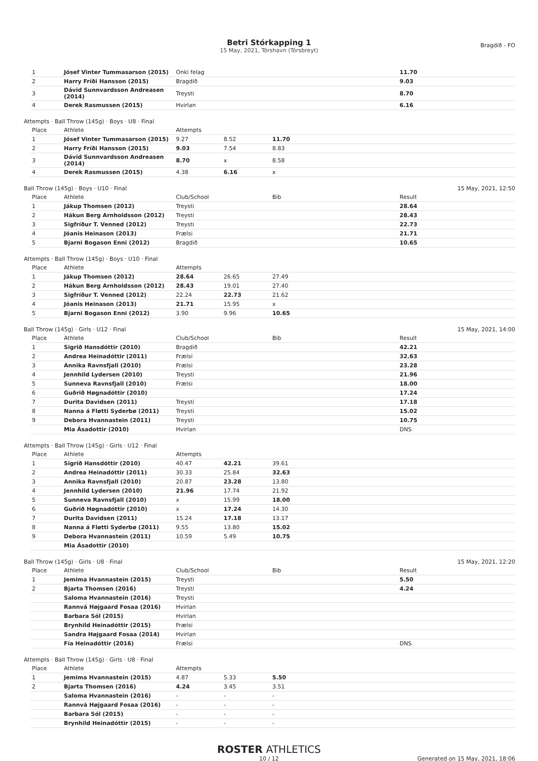Betri Stórkapping 1
15 May, 2021, Tórshavn (Tórsbreyt)
Bragdið - FO
| 1 | Jósef Vinter Tummasarson (2015) | Onki felag | | | 11.70 |
| 2 | Harry Fríði Hansson (2015) | Bragdið | | | 9.03 |
| 3 | Dávid Sunnvardsson Andreasen (2014) | Treysti | | | 8.70 |
| 4 | Derek Rasmussen (2015) | Hvirlan | | | 6.16 |
Attempts · Ball Throw (145g) · Boys · U8 · Final
| Place | Athlete | Attempts | | | |
| --- | --- | --- | --- | --- | --- |
| 1 | Jósef Vinter Tummasarson (2015) | 9.27 | 8.52 | 11.70 | |
| 2 | Harry Fríði Hansson (2015) | 9.03 | 7.54 | 8.83 | |
| 3 | Dávid Sunnvardsson Andreasen (2014) | 8.70 | x | 8.58 | |
| 4 | Derek Rasmussen (2015) | 4.38 | 6.16 | x | |
Ball Throw (145g) · Boys · U10 · Final 15 May, 2021, 12:50
| Place | Athlete | Club/School | | Bib | Result |
| --- | --- | --- | --- | --- | --- |
| 1 | Jákup Thomsen (2012) | Treysti | | | 28.64 |
| 2 | Hákun Berg Arnholdsson (2012) | Treysti | | | 28.43 |
| 3 | Sigfríður T. Venned (2012) | Treysti | | | 22.73 |
| 4 | Jóanis Heinason (2013) | Frælsi | | | 21.71 |
| 5 | Bjarni Bogason Enni (2012) | Bragdið | | | 10.65 |
Attempts · Ball Throw (145g) · Boys · U10 · Final
| Place | Athlete | Attempts | | | |
| --- | --- | --- | --- | --- | --- |
| 1 | Jákup Thomsen (2012) | 28.64 | 26.65 | 27.49 | |
| 2 | Hákun Berg Arnholdsson (2012) | 28.43 | 19.01 | 27.40 | |
| 3 | Sigfríður T. Venned (2012) | 22.24 | 22.73 | 21.62 | |
| 4 | Jóanis Heinason (2013) | 21.71 | 15.95 | x | |
| 5 | Bjarni Bogason Enni (2012) | 3.90 | 9.96 | 10.65 | |
Ball Throw (145g) · Girls · U12 · Final 15 May, 2021, 14:00
| Place | Athlete | Club/School | | Bib | Result |
| --- | --- | --- | --- | --- | --- |
| 1 | Sigrið Hansdóttir (2010) | Bragdið | | | 42.21 |
| 2 | Andrea Heinadóttir (2011) | Frælsi | | | 32.63 |
| 3 | Annika Ravnsfjall (2010) | Frælsi | | | 23.28 |
| 4 | Jennhild Lydersen (2010) | Treysti | | | 21.96 |
| 5 | Sunneva Ravnsfjall (2010) | Frælsi | | | 18.00 |
| 6 | Guðrið Høgnadóttir (2010) | | | | 17.24 |
| 7 | Durita Davidsen (2011) | Treysti | | | 17.18 |
| 8 | Nanna á Fløtti Syderbø (2011) | Treysti | | | 15.02 |
| 9 | Debora Hvannastein (2011) | Treysti | | | 10.75 |
| | Mia Ásadottir (2010) | Hvirlan | | | DNS |
Attempts · Ball Throw (145g) · Girls · U12 · Final
| Place | Athlete | Attempts | | | |
| --- | --- | --- | --- | --- | --- |
| 1 | Sigrið Hansdóttir (2010) | 40.47 | 42.21 | 39.61 | |
| 2 | Andrea Heinadóttir (2011) | 30.33 | 25.84 | 32.63 | |
| 3 | Annika Ravnsfjall (2010) | 20.87 | 23.28 | 13.80 | |
| 4 | Jennhild Lydersen (2010) | 21.96 | 17.74 | 21.92 | |
| 5 | Sunneva Ravnsfjall (2010) | x | 15.99 | 18.00 | |
| 6 | Guðrið Høgnadóttir (2010) | x | 17.24 | 14.30 | |
| 7 | Durita Davidsen (2011) | 15.24 | 17.18 | 13.17 | |
| 8 | Nanna á Fløtti Syderbø (2011) | 9.55 | 13.80 | 15.02 | |
| 9 | Debora Hvannastein (2011) | 10.59 | 5.49 | 10.75 | |
| | Mia Ásadottir (2010) | | | | |
Ball Throw (145g) · Girls · U8 · Final 15 May, 2021, 12:20
| Place | Athlete | Club/School | | Bib | Result |
| --- | --- | --- | --- | --- | --- |
| 1 | Jemima Hvannastein (2015) | Treysti | | | 5.50 |
| 2 | Bjarta Thomsen (2016) | Treysti | | | 4.24 |
| | Saloma Hvannastein (2016) | Treysti | | | |
| | Rannvá Højgaard Fosaa (2016) | Hvirlan | | | |
| | Barbara Sól (2015) | Hvirlan | | | |
| | Brynhild Heinadóttir (2015) | Frælsi | | | |
| | Sandra Højgaard Fosaa (2014) | Hvirlan | | | |
| | Fía Heinadóttir (2016) | Frælsi | | | DNS |
Attempts · Ball Throw (145g) · Girls · U8 · Final
| Place | Athlete | Attempts | | | |
| --- | --- | --- | --- | --- | --- |
| 1 | Jemima Hvannastein (2015) | 4.87 | 5.33 | 5.50 | |
| 2 | Bjarta Thomsen (2016) | 4.24 | 3.45 | 3.51 | |
| | Saloma Hvannastein (2016) | - | - | - | |
| | Rannvá Højgaard Fosaa (2016) | - | - | - | |
| | Barbara Sól (2015) | - | - | - | |
| | Brynhild Heinadóttir (2015) | - | - | - | |
ROSTER ATHLETICS
10 / 12 Generated on 15 May, 2021, 18:06